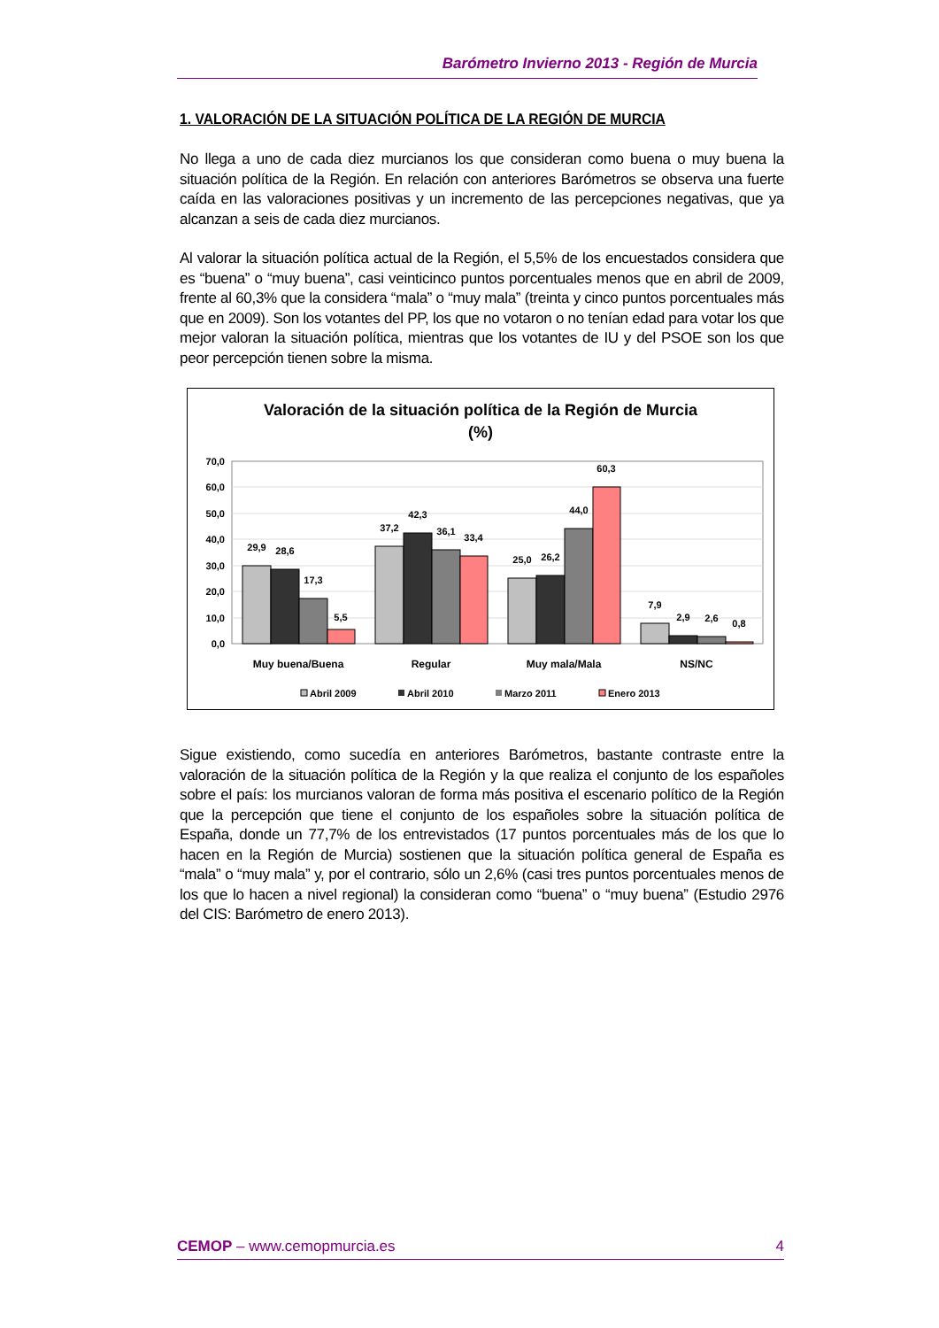Barómetro Invierno 2013 - Región de Murcia
1. VALORACIÓN DE LA SITUACIÓN POLÍTICA DE LA REGIÓN DE MURCIA
No llega a uno de cada diez murcianos los que consideran como buena o muy buena la situación política de la Región. En relación con anteriores Barómetros se observa una fuerte caída en las valoraciones positivas y un incremento de las percepciones negativas, que ya alcanzan a seis de cada diez murcianos.
Al valorar la situación política actual de la Región, el 5,5% de los encuestados considera que es “buena” o “muy buena”, casi veinticinco puntos porcentuales menos que en abril de 2009, frente al 60,3% que la considera “mala” o “muy mala” (treinta y cinco puntos porcentuales más que en 2009). Son los votantes del PP, los que no votaron o no tenían edad para votar los que mejor valoran la situación política, mientras que los votantes de IU y del PSOE son los que peor percepción tienen sobre la misma.
Valoración de la situación política de la Región de Murcia
(%)
70,0
60,0
50,0
40,0
30,0
20,0
10,0
0,0
29,9
28,6
17,3
5,5
37,2
42,3
36,1
33,4
25,0
26,2
44,0
60,3
7,9
2,9
2,6
0,8
Muy buena/Buena
Regular
Muy mala/Mala
NS/NC
Abril 2009
Abril 2010
Marzo 2011
Enero 2013
Sigue existiendo, como sucedía en anteriores Barómetros, bastante contraste entre la valoración de la situación política de la Región y la que realiza el conjunto de los españoles sobre el país: los murcianos valoran de forma más positiva el escenario político de la Región que la percepción que tiene el conjunto de los españoles sobre la situación política de España, donde un 77,7% de los entrevistados (17 puntos porcentuales más de los que lo hacen en la Región de Murcia) sostienen que la situación política general de España es “mala” o “muy mala” y, por el contrario, sólo un 2,6% (casi tres puntos porcentuales menos de los que lo hacen a nivel regional) la consideran como “buena” o “muy buena” (Estudio 2976 del CIS: Barómetro de enero 2013).
CEMOP – www.cemopmurcia.es 4